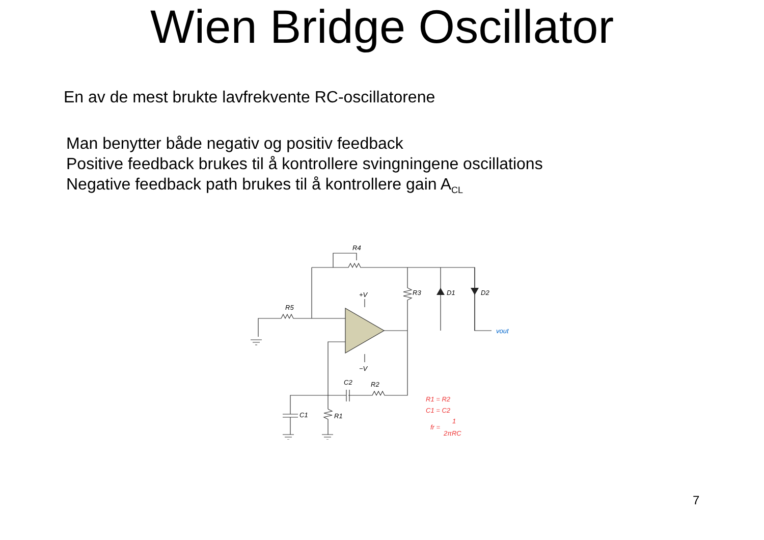Wien Bridge Oscillator
En av de mest brukte lavfrekvente RC-oscillatorene
Man benytter både negativ og positiv feedback
Positive feedback brukes til å kontrollere svingningene oscillations
Negative feedback path brukes til å kontrollere gain A<sub>CL</sub>
R4
R5
R3
D1
D2
+V
−V
C2
R2
C1
R1
vout
R1 = R2
C1 = C2
fr =
1
2πRC
7